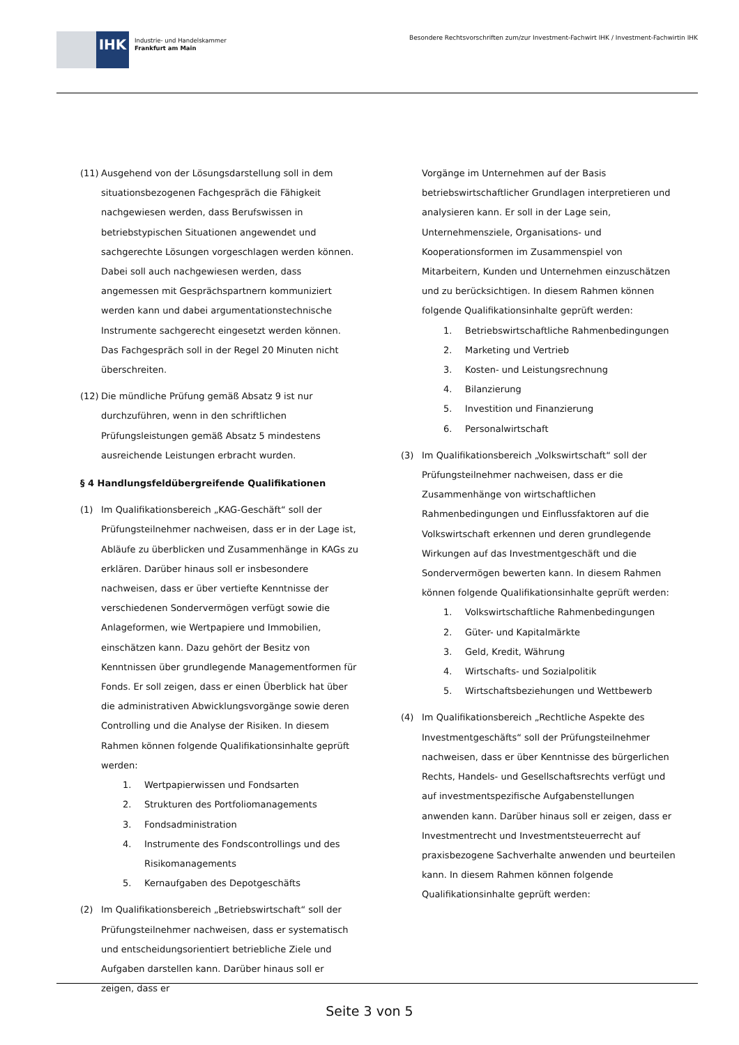IHK
Industrie- und Handelskammer
Frankfurt am Main
Besondere Rechtsvorschriften zum/zur Investment-Fachwirt IHK / Investment-Fachwirtin IHK
(11)
Ausgehend von der Lösungsdarstellung soll in dem situationsbezogenen Fachgespräch die Fähigkeit nachgewiesen werden, dass Berufswissen in betriebstypischen Situationen angewendet und sachgerechte Lösungen vorgeschlagen werden können. Dabei soll auch nachgewiesen werden, dass angemessen mit Gesprächspartnern kommuniziert werden kann und dabei argumentationstechnische Instrumente sachgerecht eingesetzt werden können. Das Fachgespräch soll in der Regel 20 Minuten nicht überschreiten.
(12)
Die mündliche Prüfung gemäß Absatz 9 ist nur durchzuführen, wenn in den schriftlichen Prüfungsleistungen gemäß Absatz 5 mindestens ausreichende Leistungen erbracht wurden.
§ 4 Handlungsfeldübergreifende Qualifikationen
(1) Im Qualifikationsbereich „KAG-Geschäft“ soll der Prüfungsteilnehmer nachweisen, dass er in der Lage ist, Abläufe zu überblicken und Zusammenhänge in KAGs zu erklären. Darüber hinaus soll er insbesondere nachweisen, dass er über vertiefte Kenntnisse der verschiedenen Sondervermögen verfügt sowie die Anlageformen, wie Wertpapiere und Immobilien, einschätzen kann. Dazu gehört der Besitz von Kenntnissen über grundlegende Managementformen für Fonds. Er soll zeigen, dass er einen Überblick hat über die administrativen Abwicklungsvorgänge sowie deren Controlling und die Analyse der Risiken. In diesem Rahmen können folgende Qualifikationsinhalte geprüft werden:
1. Wertpapierwissen und Fondsarten
2. Strukturen des Portfoliomanagements
3. Fondsadministration
4. Instrumente des Fondscontrollings und des Risikomanagements
5. Kernaufgaben des Depotgeschäfts
(2) Im Qualifikationsbereich „Betriebswirtschaft“ soll der Prüfungsteilnehmer nachweisen, dass er systematisch und entscheidungsorientiert betriebliche Ziele und Aufgaben darstellen kann. Darüber hinaus soll er zeigen, dass er
Vorgänge im Unternehmen auf der Basis betriebswirtschaftlicher Grundlagen interpretieren und analysieren kann. Er soll in der Lage sein, Unternehmensziele, Organisations- und Kooperationsformen im Zusammenspiel von Mitarbeitern, Kunden und Unternehmen einzuschätzen und zu berücksichtigen. In diesem Rahmen können folgende Qualifikationsinhalte geprüft werden:
1. Betriebswirtschaftliche Rahmenbedingungen
2. Marketing und Vertrieb
3. Kosten- und Leistungsrechnung
4. Bilanzierung
5. Investition und Finanzierung
6. Personalwirtschaft
(3) Im Qualifikationsbereich „Volkswirtschaft“ soll der Prüfungsteilnehmer nachweisen, dass er die Zusammenhänge von wirtschaftlichen Rahmenbedingungen und Einflussfaktoren auf die Volkswirtschaft erkennen und deren grundlegende Wirkungen auf das Investmentgeschäft und die Sondervermögen bewerten kann. In diesem Rahmen können folgende Qualifikationsinhalte geprüft werden:
1. Volkswirtschaftliche Rahmenbedingungen
2. Güter- und Kapitalmärkte
3. Geld, Kredit, Währung
4. Wirtschafts- und Sozialpolitik
5. Wirtschaftsbeziehungen und Wettbewerb
(4) Im Qualifikationsbereich „Rechtliche Aspekte des Investmentgeschäfts“ soll der Prüfungsteilnehmer nachweisen, dass er über Kenntnisse des bürgerlichen Rechts, Handels- und Gesellschaftsrechts verfügt und auf investmentspezifische Aufgabenstellungen anwenden kann. Darüber hinaus soll er zeigen, dass er Investmentrecht und Investmentsteuerrecht auf praxisbezogene Sachverhalte anwenden und beurteilen kann. In diesem Rahmen können folgende Qualifikationsinhalte geprüft werden:
Seite 3 von 5